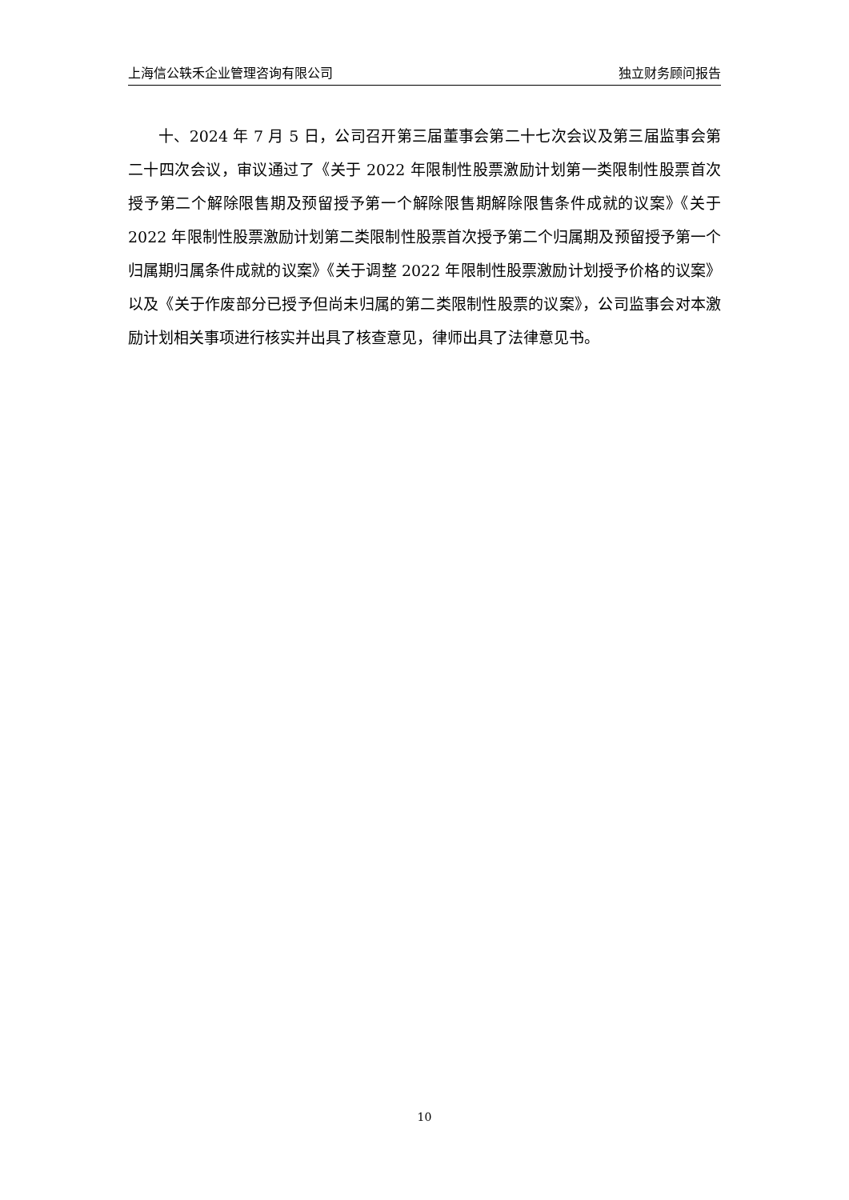上海信公轶禾企业管理咨询有限公司 独立财务顾问报告
十、2024 年 7 月 5 日，公司召开第三届董事会第二十七次会议及第三届监事会第二十四次会议，审议通过了《关于 2022 年限制性股票激励计划第一类限制性股票首次授予第二个解除限售期及预留授予第一个解除限售期解除限售条件成就的议案》《关于 2022 年限制性股票激励计划第二类限制性股票首次授予第二个归属期及预留授予第一个归属期归属条件成就的议案》《关于调整 2022 年限制性股票激励计划授予价格的议案》以及《关于作废部分已授予但尚未归属的第二类限制性股票的议案》，公司监事会对本激励计划相关事项进行核实并出具了核查意见，律师出具了法律意见书。
10